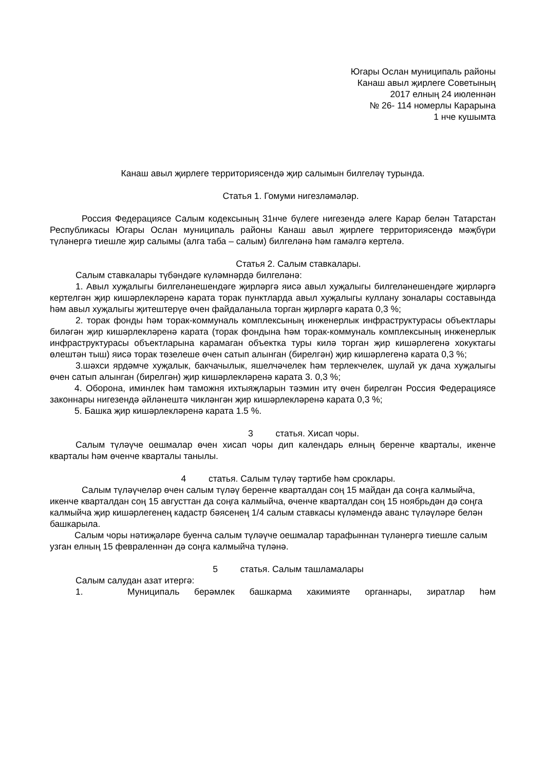Югары Ослан муниципаль районы
Канаш авыл җирлеге Советының
2017 елның 24 июленнән
№ 26- 114 номерлы Карарына
1 нче кушымта
Канаш авыл җирлеге территориясендә җир салымын билгеләү турында.
Статья 1. Гомуми нигезләмәләр.
Россия Федерациясе Салым кодексының 31нче бүлеге нигезендә әлеге Карар белән Татарстан Республикасы Югары Ослан муниципаль районы Канаш авыл җирлеге территориясендә мәҗбүри түләнергә тиешле җир салымы (алга таба – салым) билгеләнә һәм гамәлгә кертелә.
Статья 2. Салым ставкалары.
Салым ставкалары түбәндәге күләмнәрдә билгеләнә:
1. Авыл хуҗалыгы билгеләнешендәге җирләргә яисә авыл хуҗалыгы билгеләнешендәге җирләргә кертелгән җир кишәрлекләренә карата торак пунктларда авыл хуҗалыгы куллану зоналары составында һәм авыл хуҗалыгы җитештерүе өчен файдаланыла торган җирләргә карата 0,3 %;
2. торак фонды һәм торак-коммуналь комплексының инженерлык инфраструктурасы объектлары биләгән җир кишәрлекләренә карата (торак фондына һәм торак-коммуналь комплексының инженерлык инфраструктурасы объектларына карамаган объектка туры килә торган җир кишәрлегенә хокуктагы өлештән тыш) яисә торак төзелеше өчен сатып алынган (бирелгән) җир кишәрлегенә карата 0,3 %;
3.шәхси ярдәмче хуҗалык, бакчачылык, яшелчәчелек һәм терлекчелек, шулай ук дача хуҗалыгы өчен сатып алынган (бирелгән) җир кишәрлекләренә карата 3. 0,3 %;
4. Оборона, иминлек һәм таможня ихтыяҗларын тәэмин итү өчен бирелгән Россия Федерациясе законнары нигезендә әйләнештә чикләнгән җир кишәрлекләренә карата 0,3 %;
5. Башка җир кишәрлекләренә карата 1.5 %.
3 статья. Хисап чоры.
Салым түләүче оешмалар өчен хисап чоры дип календарь елның беренче кварталы, икенче кварталы һәм өченче кварталы танылы.
4 статья. Салым түләү тәртибе һәм сроклары.
Салым түләүчеләр өчен салым түләү беренче кварталдан соң 15 майдан да соңга калмыйча, икенче кварталдан соң 15 августтан да соңга калмыйча, өченче кварталдан соң 15 ноябрьдән дә соңга калмыйча җир кишәрлегенең кадастр бәясенең 1/4 салым ставкасы күләмендә аванс түләүләре белән башкарыла.
Салым чоры нәтиҗәләре буенча салым түләүче оешмалар тарафыннан түләнергә тиешле салым узган елның 15 февраленнән дә соңга калмыйча түләнә.
5 статья. Салым ташламалары
Салым салудан азат итергә:
1. Муниципаль берәмлек башкарма хакимияте органнары, зиратлар һәм